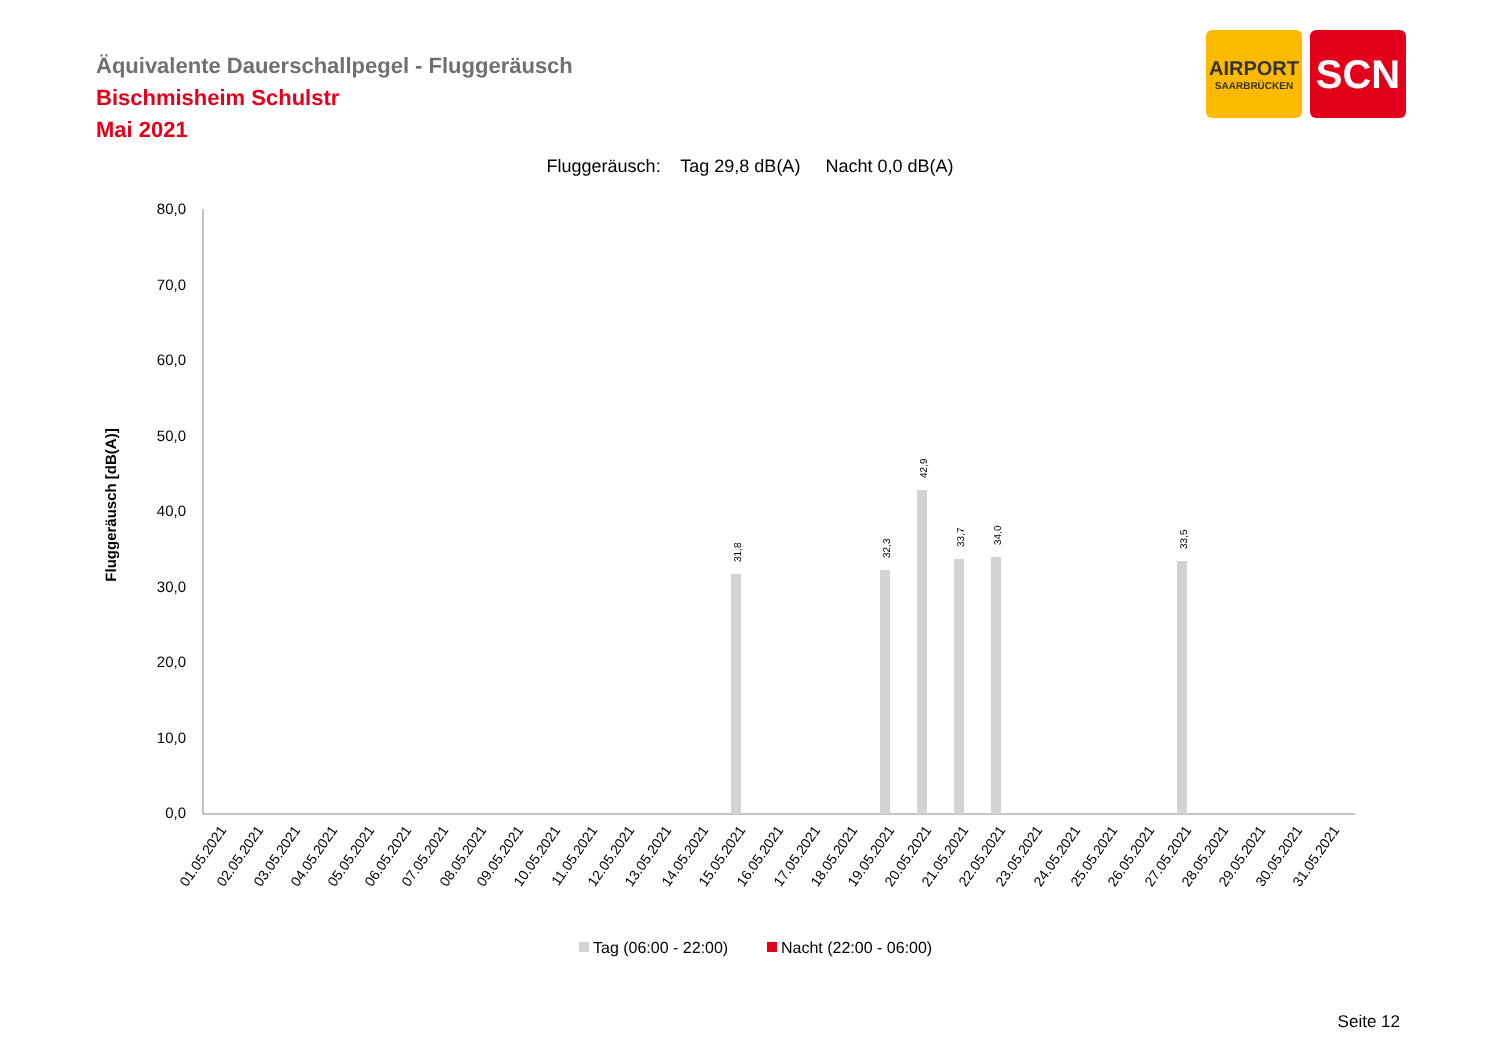Äquivalente Dauerschallpegel - Fluggeräusch
Bischmisheim Schulstr
Mai 2021
AIRPORT
SAARBRÜCKEN
SCN
Fluggeräusch: Tag 29,8 dB(A) Nacht 0,0 dB(A)
80,0
70,0
60,0
50,0
40,0
30,0
20,0
10,0
0,0
Fluggeräusch [dB(A)]
31,8
32,3
42,9
33,7
34,0
33,5
01.05.2021
02.05.2021
03.05.2021
04.05.2021
05.05.2021
06.05.2021
07.05.2021
08.05.2021
09.05.2021
10.05.2021
11.05.2021
12.05.2021
13.05.2021
14.05.2021
15.05.2021
16.05.2021
17.05.2021
18.05.2021
19.05.2021
20.05.2021
21.05.2021
22.05.2021
23.05.2021
24.05.2021
25.05.2021
26.05.2021
27.05.2021
28.05.2021
29.05.2021
30.05.2021
31.05.2021
Tag (06:00 - 22:00)
Nacht (22:00 - 06:00)
Seite 12